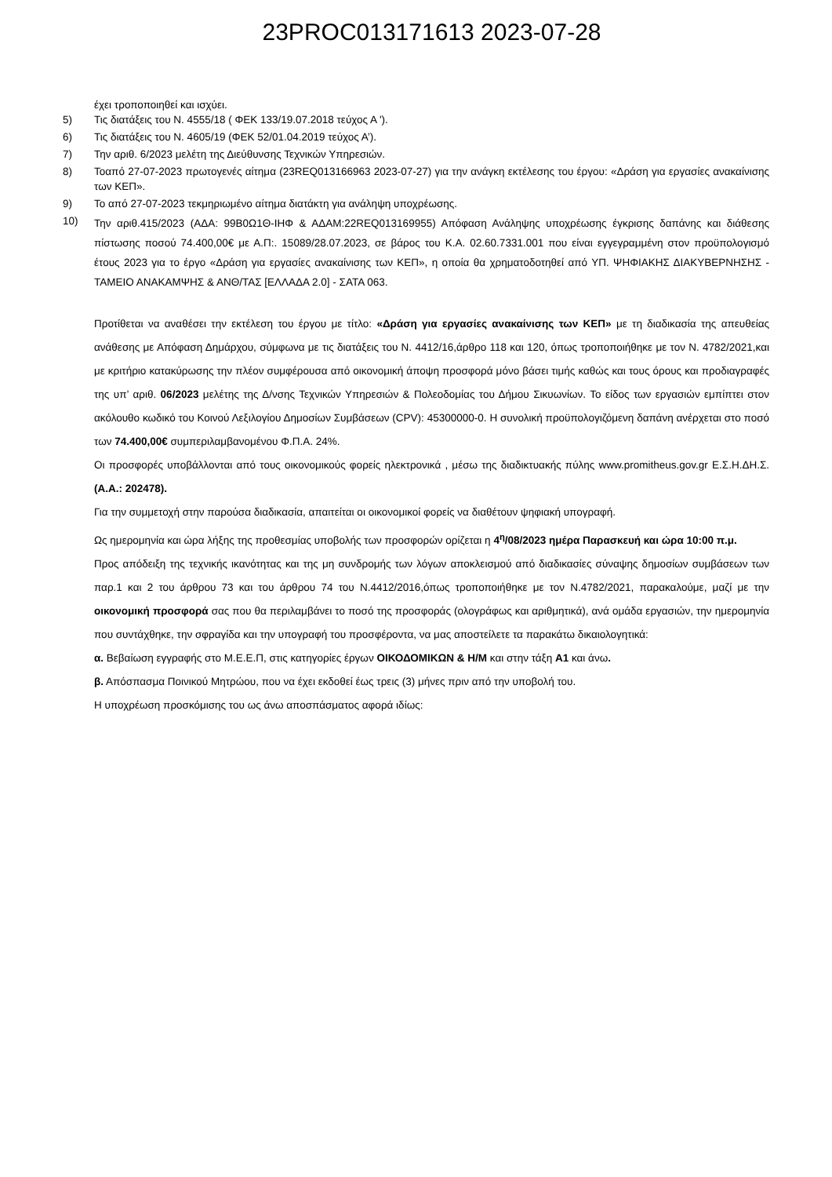23PROC013171613 2023-07-28
έχει τροποποιηθεί και ισχύει.
5) Τις διατάξεις του Ν. 4555/18 ( ΦΕΚ 133/19.07.2018 τεύχος Α ').
6) Τις διατάξεις του Ν. 4605/19 (ΦΕΚ 52/01.04.2019 τεύχος Α’).
7) Την αριθ. 6/2023 μελέτη της Διεύθυνσης Τεχνικών Υπηρεσιών.
8) Τοαπό 27-07-2023 πρωτογενές αίτημα (23REQ013166963 2023-07-27) για την ανάγκη εκτέλεσης του έργου: «Δράση για εργασίες ανακαίνισης των ΚΕΠ».
9) Το από 27-07-2023 τεκμηριωμένο αίτημα διατάκτη για ανάληψη υποχρέωσης.
10) Την αριθ.415/2023 (ΑΔΑ: 99Β0Ω1Θ-ΙΗΦ & ΑΔΑΜ:22REQ013169955) Απόφαση Ανάληψης υποχρέωσης έγκρισης δαπάνης και διάθεσης πίστωσης ποσού 74.400,00€ με Α.Π:. 15089/28.07.2023, σε βάρος του Κ.Α. 02.60.7331.001 που είναι εγγεγραμμένη στον προϋπολογισμό έτους 2023 για το έργο «Δράση για εργασίες ανακαίνισης των ΚΕΠ», η οποία θα χρηματοδοτηθεί από ΥΠ. ΨΗΦΙΑΚΗΣ ΔΙΑΚΥΒΕΡΝΗΣΗΣ - ΤΑΜΕΙΟ ΑΝΑΚΑΜΨΗΣ & ΑΝΘ/ΤΑΣ [ΕΛΛΑΔΑ 2.0] - ΣΑΤΑ 063.
Προτίθεται να αναθέσει την εκτέλεση του έργου με τίτλο: «Δράση για εργασίες ανακαίνισης των ΚΕΠ» με τη διαδικασία της απευθείας ανάθεσης με Απόφαση Δημάρχου, σύμφωνα με τις διατάξεις του Ν. 4412/16,άρθρο 118 και 120, όπως τροποποιήθηκε με τον Ν. 4782/2021,και με κριτήριο κατακύρωσης την πλέον συμφέρουσα από οικονομική άποψη προσφορά μόνο βάσει τιμής καθώς και τους όρους και προδιαγραφές της υπ’ αριθ. 06/2023 μελέτης της Δ/νσης Τεχνικών Υπηρεσιών & Πολεοδομίας του Δήμου Σικυωνίων. Το είδος των εργασιών εμπίπτει στον ακόλουθο κωδικό του Κοινού Λεξιλογίου Δημοσίων Συμβάσεων (CPV): 45300000-0. Η συνολική προϋπολογιζόμενη δαπάνη ανέρχεται στο ποσό των 74.400,00€ συμπεριλαμβανομένου Φ.Π.Α. 24%.
Οι προσφορές υποβάλλονται από τους οικονομικούς φορείς ηλεκτρονικά , μέσω της διαδικτυακής πύλης www.promitheus.gov.gr Ε.Σ.Η.ΔΗ.Σ. (Α.Α.: 202478).
Για την συμμετοχή στην παρούσα διαδικασία, απαιτείται οι οικονομικοί φορείς να διαθέτουν ψηφιακή υπογραφή.
Ως ημερομηνία και ώρα λήξης της προθεσμίας υποβολής των προσφορών ορίζεται η 4<sup>η</sup>/08/2023 ημέρα Παρασκευή και ώρα 10:00 π.μ.
Προς απόδειξη της τεχνικής ικανότητας και της μη συνδρομής των λόγων αποκλεισμού από διαδικασίες σύναψης δημοσίων συμβάσεων των παρ.1 και 2 του άρθρου 73 και του άρθρου 74 του Ν.4412/2016,όπως τροποποιήθηκε με τον Ν.4782/2021, παρακαλούμε, μαζί με την οικονομική προσφορά σας που θα περιλαμβάνει το ποσό της προσφοράς (ολογράφως και αριθμητικά), ανά ομάδα εργασιών, την ημερομηνία που συντάχθηκε, την σφραγίδα και την υπογραφή του προσφέροντα, να μας αποστείλετε τα παρακάτω δικαιολογητικά:
α. Βεβαίωση εγγραφής στο Μ.Ε.Ε.Π, στις κατηγορίες έργων ΟΙΚΟΔΟΜΙΚΩΝ & Η/Μ και στην τάξη Α1 και άνω.
β. Απόσπασμα Ποινικού Μητρώου, που να έχει εκδοθεί έως τρεις (3) μήνες πριν από την υποβολή του.
Η υποχρέωση προσκόμισης του ως άνω αποσπάσματος αφορά ιδίως: